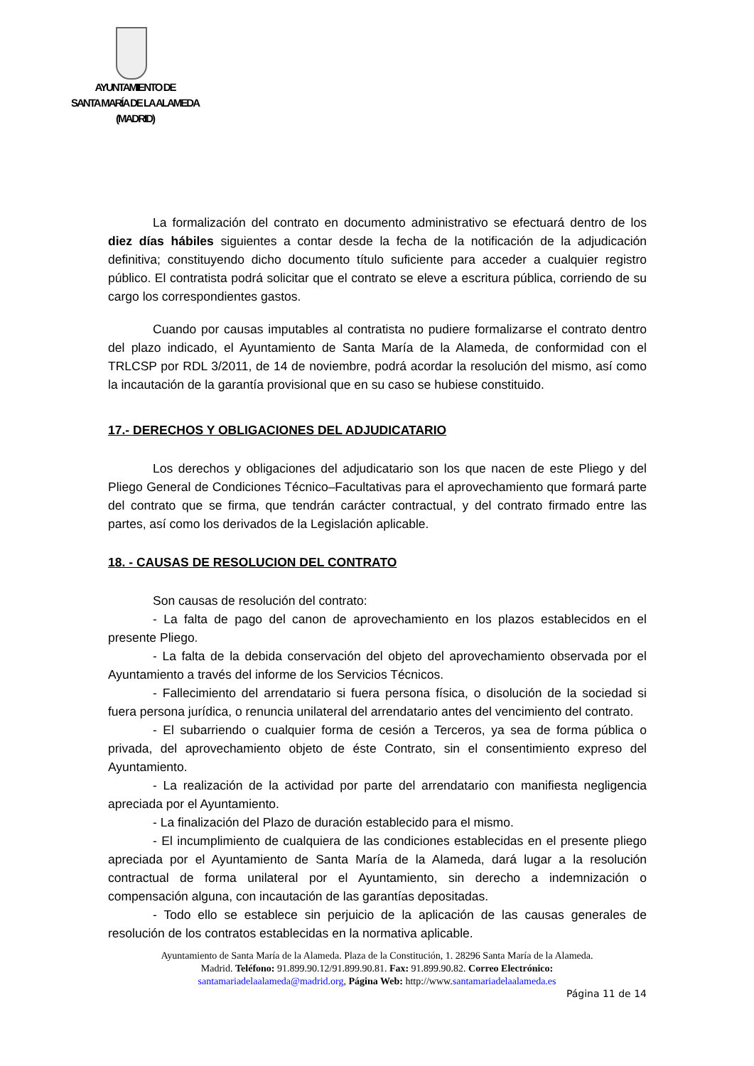AYUNTAMIENTO DE
SANTA MARÍA DE LA ALAMEDA
(MADRID)
La formalización del contrato en documento administrativo se efectuará dentro de los diez días hábiles siguientes a contar desde la fecha de la notificación de la adjudicación definitiva; constituyendo dicho documento título suficiente para acceder a cualquier registro público. El contratista podrá solicitar que el contrato se eleve a escritura pública, corriendo de su cargo los correspondientes gastos.
Cuando por causas imputables al contratista no pudiere formalizarse el contrato dentro del plazo indicado, el Ayuntamiento de Santa María de la Alameda, de conformidad con el TRLCSP por RDL 3/2011, de 14 de noviembre, podrá acordar la resolución del mismo, así como la incautación de la garantía provisional que en su caso se hubiese constituido.
17.- DERECHOS Y OBLIGACIONES DEL ADJUDICATARIO
Los derechos y obligaciones del adjudicatario son los que nacen de este Pliego y del Pliego General de Condiciones Técnico–Facultativas para el aprovechamiento que formará parte del contrato que se firma, que tendrán carácter contractual, y del contrato firmado entre las partes, así como los derivados de la Legislación aplicable.
18. - CAUSAS DE RESOLUCION DEL CONTRATO
Son causas de resolución del contrato:
- La falta de pago del canon de aprovechamiento en los plazos establecidos en el presente Pliego.
- La falta de la debida conservación del objeto del aprovechamiento observada por el Ayuntamiento a través del informe de los Servicios Técnicos.
- Fallecimiento del arrendatario si fuera persona física, o disolución de la sociedad si fuera persona jurídica, o renuncia unilateral del arrendatario antes del vencimiento del contrato.
- El subarriendo o cualquier forma de cesión a Terceros, ya sea de forma pública o privada, del aprovechamiento objeto de éste Contrato, sin el consentimiento expreso del Ayuntamiento.
- La realización de la actividad por parte del arrendatario con manifiesta negligencia apreciada por el Ayuntamiento.
- La finalización del Plazo de duración establecido para el mismo.
- El incumplimiento de cualquiera de las condiciones establecidas en el presente pliego apreciada por el Ayuntamiento de Santa María de la Alameda, dará lugar a la resolución contractual de forma unilateral por el Ayuntamiento, sin derecho a indemnización o compensación alguna, con incautación de las garantías depositadas.
- Todo ello se establece sin perjuicio de la aplicación de las causas generales de resolución de los contratos establecidas en la normativa aplicable.
Ayuntamiento de Santa María de la Alameda. Plaza de la Constitución, 1. 28296 Santa María de la Alameda.
Madrid. Teléfono: 91.899.90.12/91.899.90.81. Fax: 91.899.90.82. Correo Electrónico:
santamariadelaalameda@madrid.org, Página Web: http://www.santamariadelaalameda.es
Página 11 de 14